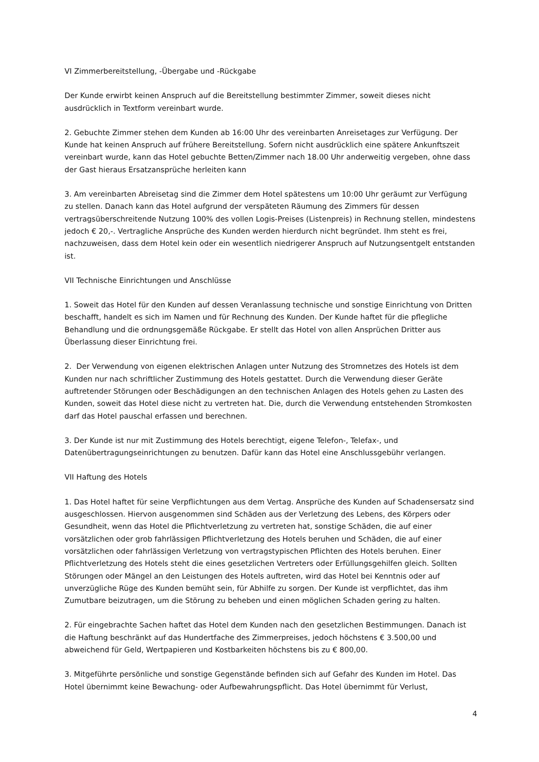VI Zimmerbereitstellung, -Übergabe und -Rückgabe
Der Kunde erwirbt keinen Anspruch auf die Bereitstellung bestimmter Zimmer, soweit dieses nicht ausdrücklich in Textform vereinbart wurde.
2. Gebuchte Zimmer stehen dem Kunden ab 16:00 Uhr des vereinbarten Anreisetages zur Verfügung. Der Kunde hat keinen Anspruch auf frühere Bereitstellung. Sofern nicht ausdrücklich eine spätere Ankunftszeit vereinbart wurde, kann das Hotel gebuchte Betten/Zimmer nach 18.00 Uhr anderweitig vergeben, ohne dass der Gast hieraus Ersatzansprüche herleiten kann
3. Am vereinbarten Abreisetag sind die Zimmer dem Hotel spätestens um 10:00 Uhr geräumt zur Verfügung zu stellen. Danach kann das Hotel aufgrund der verspäteten Räumung des Zimmers für dessen vertragsüberschreitende Nutzung 100% des vollen Logis-Preises (Listenpreis) in Rechnung stellen, mindestens jedoch € 20,-. Vertragliche Ansprüche des Kunden werden hierdurch nicht begründet. Ihm steht es frei, nachzuweisen, dass dem Hotel kein oder ein wesentlich niedrigerer Anspruch auf Nutzungsentgelt entstanden ist.
VII Technische Einrichtungen und Anschlüsse
1. Soweit das Hotel für den Kunden auf dessen Veranlassung technische und sonstige Einrichtung von Dritten beschafft, handelt es sich im Namen und für Rechnung des Kunden. Der Kunde haftet für die pflegliche Behandlung und die ordnungsgemäße Rückgabe. Er stellt das Hotel von allen Ansprüchen Dritter aus Überlassung dieser Einrichtung frei.
2. Der Verwendung von eigenen elektrischen Anlagen unter Nutzung des Stromnetzes des Hotels ist dem Kunden nur nach schriftlicher Zustimmung des Hotels gestattet. Durch die Verwendung dieser Geräte auftretender Störungen oder Beschädigungen an den technischen Anlagen des Hotels gehen zu Lasten des Kunden, soweit das Hotel diese nicht zu vertreten hat. Die, durch die Verwendung entstehenden Stromkosten darf das Hotel pauschal erfassen und berechnen.
3. Der Kunde ist nur mit Zustimmung des Hotels berechtigt, eigene Telefon-, Telefax-, und Datenübertragungseinrichtungen zu benutzen. Dafür kann das Hotel eine Anschlussgebühr verlangen.
VII Haftung des Hotels
1. Das Hotel haftet für seine Verpflichtungen aus dem Vertag. Ansprüche des Kunden auf Schadensersatz sind ausgeschlossen. Hiervon ausgenommen sind Schäden aus der Verletzung des Lebens, des Körpers oder Gesundheit, wenn das Hotel die Pflichtverletzung zu vertreten hat, sonstige Schäden, die auf einer vorsätzlichen oder grob fahrlässigen Pflichtverletzung des Hotels beruhen und Schäden, die auf einer vorsätzlichen oder fahrlässigen Verletzung von vertragstypischen Pflichten des Hotels beruhen. Einer Pflichtverletzung des Hotels steht die eines gesetzlichen Vertreters oder Erfüllungsgehilfen gleich. Sollten Störungen oder Mängel an den Leistungen des Hotels auftreten, wird das Hotel bei Kenntnis oder auf unverzügliche Rüge des Kunden bemüht sein, für Abhilfe zu sorgen. Der Kunde ist verpflichtet, das ihm Zumutbare beizutragen, um die Störung zu beheben und einen möglichen Schaden gering zu halten.
2. Für eingebrachte Sachen haftet das Hotel dem Kunden nach den gesetzlichen Bestimmungen. Danach ist die Haftung beschränkt auf das Hundertfache des Zimmerpreises, jedoch höchstens € 3.500,00 und abweichend für Geld, Wertpapieren und Kostbarkeiten höchstens bis zu € 800,00.
3. Mitgeführte persönliche und sonstige Gegenstände befinden sich auf Gefahr des Kunden im Hotel. Das Hotel übernimmt keine Bewachung- oder Aufbewahrungspflicht. Das Hotel übernimmt für Verlust,
4